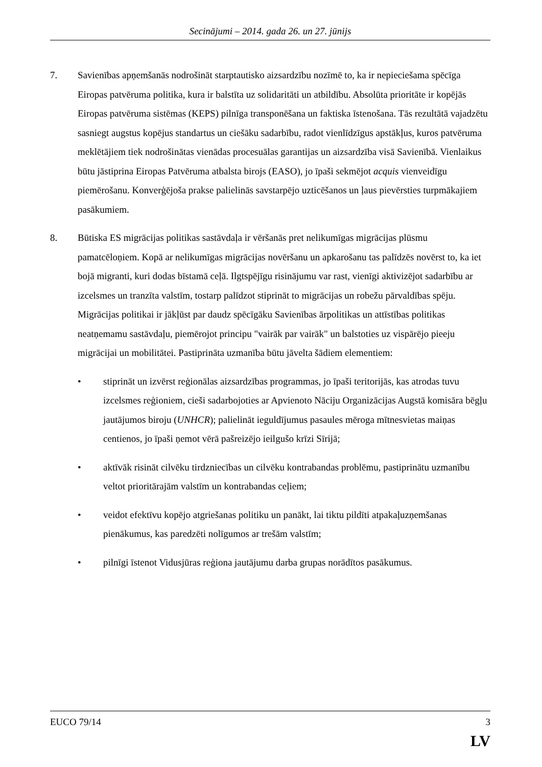Secinājumi – 2014. gada 26. un 27. jūnijs
7. Savienības apņemšanās nodrošināt starptautisko aizsardzību nozīmē to, ka ir nepieciešama spēcīga Eiropas patvēruma politika, kura ir balstīta uz solidaritāti un atbildību. Absolūta prioritāte ir kopējās Eiropas patvēruma sistēmas (KEPS) pilnīga transponēšana un faktiska īstenošana. Tās rezultātā vajadzētu sasniegt augstus kopējus standartus un ciešāku sadarbību, radot vienlīdzīgus apstākļus, kuros patvēruma meklētājiem tiek nodrošinātas vienādas procesuālas garantijas un aizsardzība visā Savienībā. Vienlaikus būtu jāstiprina Eiropas Patvēruma atbalsta birojs (EASO), jo īpaši sekmējot acquis vienveidīgu piemērošanu. Konverģējoša prakse palielinās savstarpējo uzticēšanos un ļaus pievērsties turpmākajiem pasākumiem.
8. Būtiska ES migrācijas politikas sastāvdaļa ir vēršanās pret nelikumīgas migrācijas plūsmu pamatcēloņiem. Kopā ar nelikumīgas migrācijas novēršanu un apkarošanu tas palīdzēs novērst to, ka iet bojā migranti, kuri dodas bīstamā ceļā. Ilgtspējīgu risinājumu var rast, vienīgi aktivizējot sadarbību ar izcelsmes un tranzīta valstīm, tostarp palīdzot stiprināt to migrācijas un robežu pārvaldības spēju. Migrācijas politikai ir jākļūst par daudz spēcīgāku Savienības ārpolitikas un attīstības politikas neatņemamu sastāvdaļu, piemērojot principu "vairāk par vairāk" un balstoties uz vispārējo pieeju migrācijai un mobilitātei. Pastiprināta uzmanība būtu jāvelta šādiem elementiem:
• stiprināt un izvērst reģionālas aizsardzības programmas, jo īpaši teritorijās, kas atrodas tuvu izcelsmes reģioniem, cieši sadarbojoties ar Apvienoto Nāciju Organizācijas Augstā komisāra bēgļu jautājumos biroju (UNHCR); palielināt ieguldījumus pasaules mēroga mītnesvietas maiņas centienos, jo īpaši ņemot vērā pašreizējo ieilgušo krīzi Sīrijā;
• aktīvāk risināt cilvēku tirdzniecības un cilvēku kontrabandas problēmu, pastiprinātu uzmanību veltot prioritārajām valstīm un kontrabandas ceļiem;
• veidot efektīvu kopējo atgriešanas politiku un panākt, lai tiktu pildīti atpakaļuzņemšanas pienākumus, kas paredzēti nolīgumos ar trešām valstīm;
• pilnīgi īstenot Vidusjūras reģiona jautājumu darba grupas norādītos pasākumus.
EUCO 79/14 3
LV